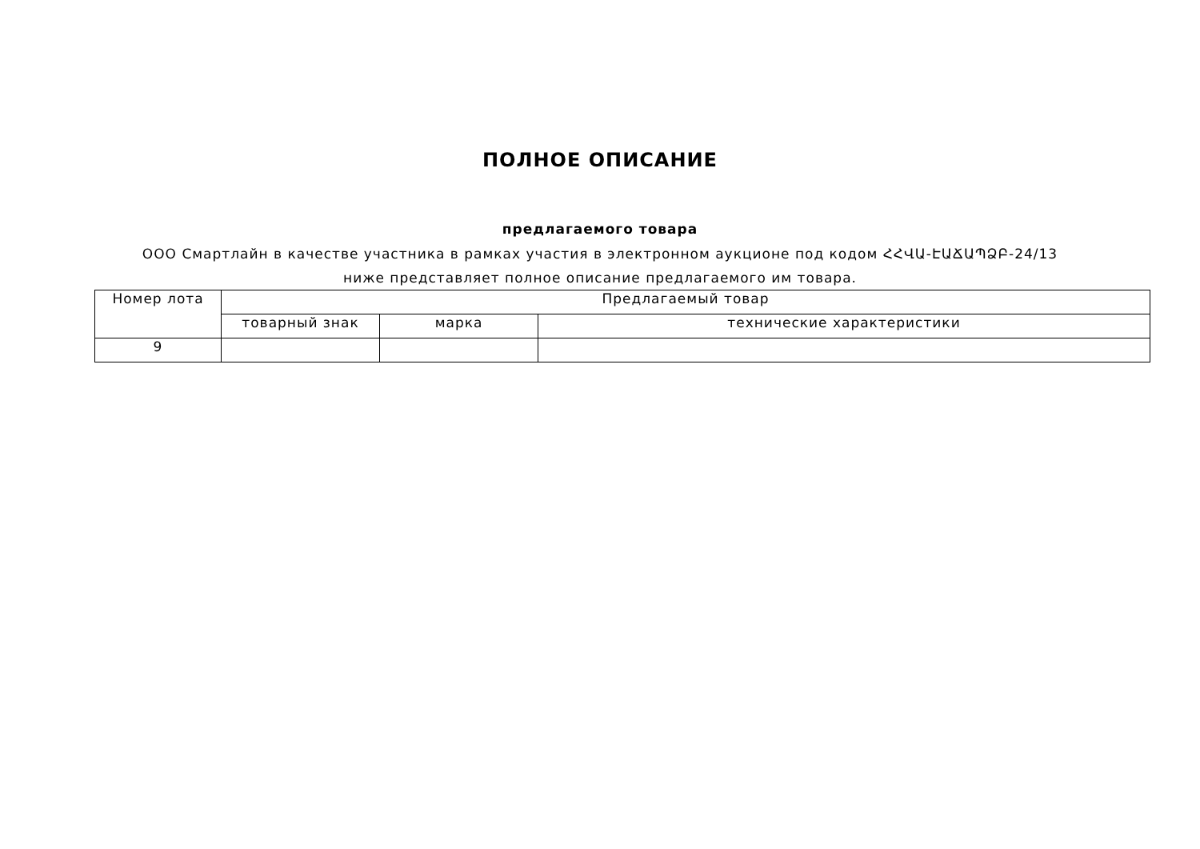ПОЛНОЕ ОПИСАНИЕ
предлагаемого товара
ООО Смартлайн в качестве участника в рамках участия в электронном аукционе под кодом ՀՀՎԱ-ԷԱՃԱՊՁԲ-24/13 ниже представляет полное описание предлагаемого им товара.
| Номер лота | Предлагаемый товар | | |
| | товарный знак | марка | технические характеристики |
| 9 | | | |